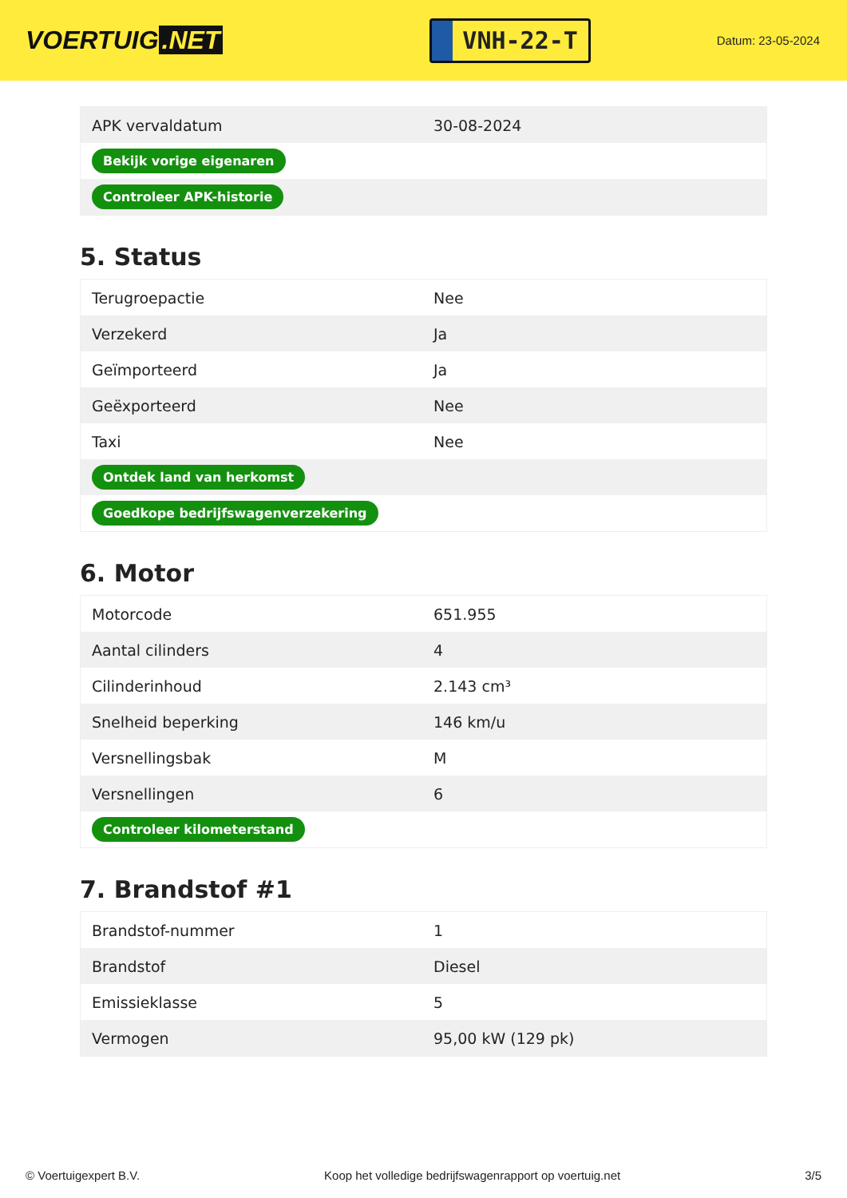VOERTUIG.NET
VNH-22-T
Datum: 23-05-2024
| APK vervaldatum | 30-08-2024 |
| Bekijk vorige eigenaren | |
| Controleer APK-historie | |
5. Status
| Terugroepactie | Nee |
| Verzekerd | Ja |
| Geïmporteerd | Ja |
| Geëxporteerd | Nee |
| Taxi | Nee |
| Ontdek land van herkomst | |
| Goedkope bedrijfswagenverzekering | |
6. Motor
| Motorcode | 651.955 |
| Aantal cilinders | 4 |
| Cilinderinhoud | 2.143 cm³ |
| Snelheid beperking | 146 km/u |
| Versnellingsbak | M |
| Versnellingen | 6 |
| Controleer kilometerstand | |
7. Brandstof #1
| Brandstof-nummer | 1 |
| Brandstof | Diesel |
| Emissieklasse | 5 |
| Vermogen | 95,00 kW (129 pk) |
© Voertuigexpert B.V. Koop het volledige bedrijfswagenrapport op voertuig.net 3/5